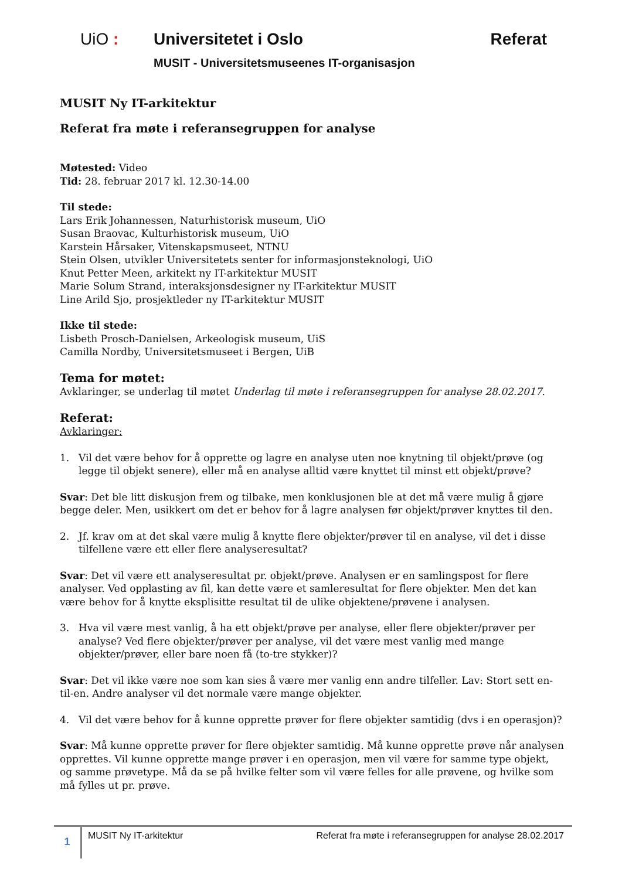UiO : Universitetet i Oslo Referat
MUSIT - Universitetsmuseenes IT-organisasjon
MUSIT Ny IT-arkitektur
Referat fra møte i referansegruppen for analyse
Møtested: Video
Tid: 28. februar 2017 kl. 12.30-14.00
Til stede:
Lars Erik Johannessen, Naturhistorisk museum, UiO
Susan Braovac, Kulturhistorisk museum, UiO
Karstein Hårsaker, Vitenskapsmuseet, NTNU
Stein Olsen, utvikler Universitetets senter for informasjonsteknologi, UiO
Knut Petter Meen, arkitekt ny IT-arkitektur MUSIT
Marie Solum Strand, interaksjonsdesigner ny IT-arkitektur MUSIT
Line Arild Sjo, prosjektleder ny IT-arkitektur MUSIT
Ikke til stede:
Lisbeth Prosch-Danielsen, Arkeologisk museum, UiS
Camilla Nordby, Universitetsmuseet i Bergen, UiB
Tema for møtet:
Avklaringer, se underlag til møtet Underlag til møte i referansegruppen for analyse 28.02.2017.
Referat:
Avklaringer:
1. Vil det være behov for å opprette og lagre en analyse uten noe knytning til objekt/prøve (og legge til objekt senere), eller må en analyse alltid være knyttet til minst ett objekt/prøve?
Svar: Det ble litt diskusjon frem og tilbake, men konklusjonen ble at det må være mulig å gjøre begge deler. Men, usikkert om det er behov for å lagre analysen før objekt/prøver knyttes til den.
2. Jf. krav om at det skal være mulig å knytte flere objekter/prøver til en analyse, vil det i disse tilfellene være ett eller flere analyseresultat?
Svar: Det vil være ett analyseresultat pr. objekt/prøve. Analysen er en samlingspost for flere analyser. Ved opplasting av fil, kan dette være et samleresultat for flere objekter. Men det kan være behov for å knytte eksplisitte resultat til de ulike objektene/prøvene i analysen.
3. Hva vil være mest vanlig, å ha ett objekt/prøve per analyse, eller flere objekter/prøver per analyse? Ved flere objekter/prøver per analyse, vil det være mest vanlig med mange objekter/prøver, eller bare noen få (to-tre stykker)?
Svar: Det vil ikke være noe som kan sies å være mer vanlig enn andre tilfeller. Lav: Stort sett en-til-en. Andre analyser vil det normale være mange objekter.
4. Vil det være behov for å kunne opprette prøver for flere objekter samtidig (dvs i en operasjon)?
Svar: Må kunne opprette prøver for flere objekter samtidig. Må kunne opprette prøve når analysen opprettes. Vil kunne opprette mange prøver i en operasjon, men vil være for samme type objekt, og samme prøvetype. Må da se på hvilke felter som vil være felles for alle prøvene, og hvilke som må fylles ut pr. prøve.
1
MUSIT Ny IT-arkitektur Referat fra møte i referansegruppen for analyse 28.02.2017